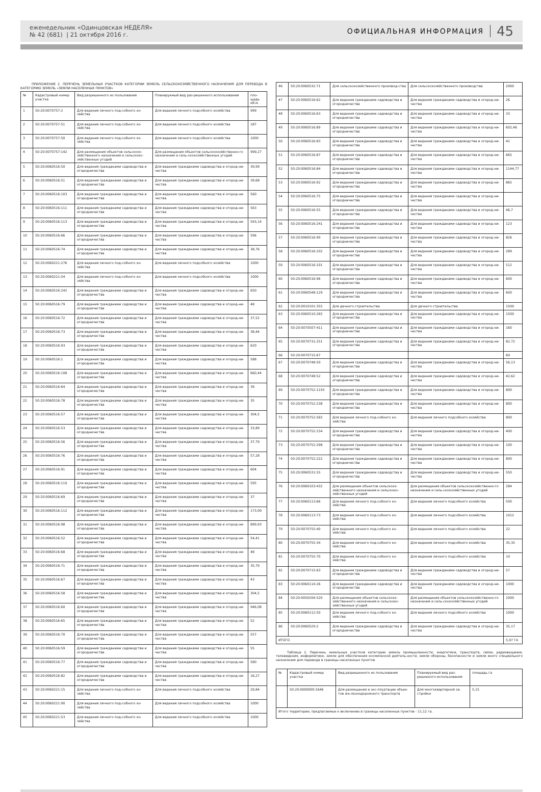еженедельник «Одинцовская НЕДЕЛЯ»
№ 42 (681) | 21 октября 2016 г.
ОФИЦИАЛЬНАЯ ИНФОРМАЦИЯ 45
ПРИЛОЖЕНИЕ 2. ПЕРЕЧЕНЬ ЗЕМЕЛЬНЫХ УЧАСТКОВ КАТЕГОРИИ ЗЕМЕЛЬ СЕЛЬСКОХОЗЯЙСТВЕННОГО НАЗНАЧЕНИЯ ДЛЯ ПЕРЕВОДА В КАТЕГОРИЮ ЗЕМЕЛЬ «ЗЕМЛИ НАСЕЛЕННЫХ ПУНКТОВ»
| № | Кадастровый номер участка | Вид разрешенного ис-пользования | Планируемый вид раз-решенного использования | пло-щадь кВ.м. |
| --- | --- | --- | --- | --- |
| 1 | 50:20:0070757:2 | Для ведения личного под-собного хо-зяйства | Для ведения личного подсобного хозяйства | 999 |
| 2 | 50:20:0070757:51 | Для ведения личного под-собного хо-зяйства | Для ведения личного подсобного хозяйства | 187 |
| 3 | 50:20:0070757:50 | Для ведения личного под-собного хо-зяйства | Для ведения личного подсобного хозяйства | 1000 |
| 4 | 50:20:0070757:142 | Для размещения объектов сельскохо-зяйственного назначения и сельскохо-зяйственных угодий | Для размещения объектов сельскохозяйственно-го назначения и сель-скохозяйственных угодий | 999,27 |
| 5 | 50:20:0060516:50 | Для ведения гражданами садоводства и огородничества | Для ведения гражданами садоводства и огород-ни-чества | 39,99 |
| 6 | 50:20:0060516:51 | Для ведения гражданами садоводства и огородничества | Для ведения гражданами садоводства и огород-ни-чества | 39,68 |
| 7 | 50:20:0060516:103 | Для ведения гражданами садоводства и огородничества | Для ведения гражданами садоводства и огород-ни-чества | 560 |
| 8 | 50:20:0060516:111 | Для ведения гражданами садоводства и огородничества | Для ведения гражданами садоводства и огород-ни-чества | 563 |
| 9 | 50:20:0060516:113 | Для ведения гражданами садоводства и огородничества | Для ведения гражданами садоводства и огород-ни-чества | 593,14 |
| 10 | 50:20:0060516:66 | Для ведения гражданами садоводства и огородничества | Для ведения гражданами садоводства и огород-ни-чества | 596 |
| 11 | 50:20:0060516:74 | Для ведения гражданами садоводства и огородничества | Для ведения гражданами садоводства и огород-ни-чества | 38,76 |
| 12 | 50:20:0060221:276 | Для ведения личного под-собного хо-зяйства | Для ведения личного подсобного хозяйства | 1000 |
| 13 | 50:20:0060221:54 | Для ведения личного под-собного хо-зяйства | Для ведения личного подсобного хозяйства | 1000 |
| 14 | 50:20:0060516:242 | Для ведения гражданами садоводства и огородничества | Для ведения гражданами садоводства и огород-ни-чества | 650 |
| 15 | 50:20:0060516:79 | Для ведения гражданами садоводства и огородничества | Для ведения гражданами садоводства и огород-ни-чества | 48 |
| 16 | 50:20:0060516:72 | Для ведения гражданами садоводства и огородничества | Для ведения гражданами садоводства и огород-ни-чества | 37,52 |
| 17 | 50:20:0060516:73 | Для ведения гражданами садоводства и огородничества | Для ведения гражданами садоводства и огород-ни-чества | 38,44 |
| 18 | 50:20:0060516:93 | Для ведения гражданами садоводства и огородничества | Для ведения гражданами садоводства и огород-ни-чества | 620 |
| 19 | 50:20:0060516:1 | Для ведения гражданами садоводства и огородничества | Для ведения гражданами садоводства и огород-ни-чества | 588 |
| 20 | 50:20:0060516:108 | Для ведения гражданами садоводства и огородничества | Для ведения гражданами садоводства и огород-ни-чества | 660,44 |
| 21 | 50:20:0060516:64 | Для ведения гражданами садоводства и огородничества | Для ведения гражданами садоводства и огород-ни-чества | 39 |
| 22 | 50:20:0060516:78 | Для ведения гражданами садоводства и огородничества | Для ведения гражданами садоводства и огород-ни-чества | 35 |
| 23 | 50:20:0060516:57 | Для ведения гражданами садоводства и огородничества | Для ведения гражданами садоводства и огород-ни-чества | 304,5 |
| 24 | 50:20:0060516:53 | Для ведения гражданами садоводства и огородничества | Для ведения гражданами садоводства и огород-ни-чества | 33,89 |
| 25 | 50:20:0060516:56 | Для ведения гражданами садоводства и огородничества | Для ведения гражданами садоводства и огород-ни-чества | 37,79 |
| 26 | 50:20:0060516:76 | Для ведения гражданами садоводства и огородничества | Для ведения гражданами садоводства и огород-ни-чества | 57,28 |
| 27 | 50:20:0060516:91 | Для ведения гражданами садоводства и огородничества | Для ведения гражданами садоводства и огород-ни-чества | 604 |
| 28 | 50:20:0060516:110 | Для ведения гражданами садоводства и огородничества | Для ведения гражданами садоводства и огород-ни-чества | 595 |
| 29 | 50:20:0060516:69 | Для ведения гражданами садоводства и огородничества | Для ведения гражданами садоводства и огород-ни-чества | 37 |
| 30 | 50:20:0060516:112 | Для ведения гражданами садоводства и огородничества | Для ведения гражданами садоводства и огород-ни-чества | 173,09 |
| 31 | 50:20:0060516:98 | Для ведения гражданами садоводства и огородничества | Для ведения гражданами садоводства и огород-ни-чества | 899,93 |
| 32 | 50:20:0060516:52 | Для ведения гражданами садоводства и огородничества | Для ведения гражданами садоводства и огород-ни-чества | 54,41 |
| 33 | 50:20:0060516:68 | Для ведения гражданами садоводства и огородничества | Для ведения гражданами садоводства и огород-ни-чества | 48 |
| 34 | 50:20:0060516:71 | Для ведения гражданами садоводства и огородничества | Для ведения гражданами садоводства и огород-ни-чества | 35,79 |
| 35 | 50:20:0060516:67 | Для ведения гражданами садоводства и огородничества | Для ведения гражданами садоводства и огород-ни-чества | 43 |
| 36 | 50:20:0060516:58 | Для ведения гражданами садоводства и огородничества | Для ведения гражданами садоводства и огород-ни-чества | 304,5 |
| 37 | 50:20:0060516:60 | Для ведения гражданами садоводства и огородничества | Для ведения гражданами садоводства и огород-ни-чества | 946,08 |
| 38 | 50:20:0060516:65 | Для ведения гражданами садоводства и огородничества | Для ведения гражданами садоводства и огород-ни-чества | 52 |
| 39 | 50:20:0060516:70 | Для ведения гражданами садоводства и огородничества | Для ведения гражданами садоводства и огород-ни-чества | 557 |
| 40 | 50:20:0060516:59 | Для ведения гражданами садоводства и огородничества | Для ведения гражданами садоводства и огород-ни-чества | 55 |
| 41 | 50:20:0060516:77 | Для ведения гражданами садоводства и огородничества | Для ведения гражданами садоводства и огород-ни-чества | 580 |
| 42 | 50:20:0060516:82 | Для ведения гражданами садоводства и огородничества | Для ведения гражданами садоводства и огород-ни-чества | 16,27 |
| 43 | 50:20:0060221:15 | Для ведения личного под-собного хо-зяйства | Для ведения личного подсобного хозяйства | 29,84 |
| 44 | 50:20:0060221:90 | Для ведения личного под-собного хо-зяйства | Для ведения личного подсобного хозяйства | 1000 |
| 45 | 50:20:0060221:53 | Для ведения личного под-собного хо-зяйства | Для ведения личного подсобного хозяйства | 1000 |
| 46 | 50:20:0060532:71 | Для сельскохозяйственного производ-ства | Для сельскохозяйственного производства | 2000 |
| 47 | 50:20:0060516:62 | Для ведения гражданами садоводства и огородничества | Для ведения гражданами садоводства и огород-ни-чества | 26 |
| 48 | 50:20:0060516:63 | Для ведения гражданами садоводства и огородничества | Для ведения гражданами садоводства и огород-ни-чества | 33 |
| 49 | 50:20:0060516:89 | Для ведения гражданами садоводства и огородничества | Для ведения гражданами садоводства и огород-ни-чества | 602,46 |
| 50 | 50:20:0060516:83 | Для ведения гражданами садоводства и огородничества | Для ведения гражданами садоводства и огород-ни-чества | 42 |
| 51 | 50:20:0060516:87 | Для ведения гражданами садоводства и огородничества | Для ведения гражданами садоводства и огород-ни-чества | 665 |
| 52 | 50:20:0060516:84 | Для ведения гражданами садоводства и огородничества | Для ведения гражданами садоводства и огород-ни-чества | 1144,77 |
| 53 | 50:20:0060516:92 | Для ведения гражданами садоводства и огородничества | Для ведения гражданами садоводства и огород-ни-чества | 865 |
| 54 | 50:20:0060516:75 | Для ведения гражданами садоводства и огородничества | Для ведения гражданами садоводства и огород-ни-чества | |
| 55 | 50:20:0060516:55 | Для ведения гражданами садоводства и огородничества | Для ведения гражданами садоводства и огород-ни-чества | 46,7 |
| 56 | 50:20:0060516:241 | Для ведения гражданами садоводства и огородничества | Для ведения гражданами садоводства и огород-ни-чества | 123 |
| 57 | 50:20:0060516:90 | Для ведения гражданами садоводства и огородничества | Для ведения гражданами садоводства и огород-ни-чества | 826 |
| 58 | 50:20:0060516:102 | Для ведения гражданами садоводства и огородничества | Для ведения гражданами садоводства и огород-ни-чества | 289 |
| 59 | 50:20:0060516:101 | Для ведения гражданами садоводства и огородничества | Для ведения гражданами садоводства и огород-ни-чества | 512 |
| 60 | 50:20:0060516:96 | Для ведения гражданами садоводства и огородничества | Для ведения гражданами садоводства и огород-ни-чества | 600 |
| 61 | 50:20:0060548:129 | Для ведения гражданами садоводства и огородничества | Для ведения гражданами садоводства и огород-ни-чества | 600 |
| 62 | 50:20:0010101:355 | Для дачного строительства | Для дачного строительства | 1500 |
| 63 | 50:20:0060510:265 | Для ведения гражданами садоводства и огородничества | Для ведения гражданами садоводства и огород-ни-чества | 1500 |
| 64 | 50:20:0070507:411 | Для ведения гражданами садоводства и огородничества | Для ведения гражданами садоводства и огород-ни-чества | 160 |
| 65 | 50:20:0070731:251 | Для ведения гражданами садоводства и огородничества | Для ведения гражданами садоводства и огород-ни-чества | 82,72 |
| 66 | 50:20:0070715:67 | | | 69 |
| 67 | 50:20:0070748:50 | Для ведения гражданами садоводства и огородничества | Для ведения гражданами садоводства и огород-ни-чества | 56,13 |
| 68 | 50:20:0070748:52 | Для ведения гражданами садоводства и огородничества | Для ведения гражданами садоводства и огород-ни-чества | 42,62 |
| 69 | 50:20:0070752:1193 | Для ведения гражданами садоводства и огородничества | Для ведения гражданами садоводства и огород-ни-чества | 800 |
| 70 | 50:20:0070752:238 | Для ведения гражданами садоводства и огородничества | Для ведения гражданами садоводства и огород-ни-чества | 800 |
| 71 | 50:20:0070752:565 | Для ведения личного под-собного хо-зяйства | Для ведения личного подсобного хозяйства | 800 |
| 72 | 50:20:0070752:154 | Для ведения гражданами садоводства и огородничества | Для ведения гражданами садоводства и огород-ни-чества | 400 |
| 73 | 50:20:0070752:298 | Для ведения гражданами садоводства и огородничества | Для ведения гражданами садоводства и огород-ни-чества | 100 |
| 74 | 50:20:0070752:222 | Для ведения гражданами садоводства и огородничества | Для ведения гражданами садоводства и огород-ни-чества | 800 |
| 75 | 50:20:0060531:55 | Для ведения гражданами садоводства и огородничества | Для ведения гражданами садоводства и огород-ни-чества | 550 |
| 76 | 50:20:0060103:432 | Для размещения объектов сельскохо-зяйственного назначения и сельскохо-зяйственных угодий | Для размещения объектов сельскохозяйственно-го назначения и сель-скохозяйственных угодий | 284 |
| 77 | 50:20:0060113:66 | Для ведения личного под-собного хо-зяйства | Для ведения личного подсобного хозяйства | 500 |
| 78 | 50:20:0060113:73 | Для ведения личного под-собного хо-зяйства | Для ведения личного подсобного хозяйства | 1012 |
| 79 | 50:20:0070755:40 | Для ведения личного под-собного хо-зяйства | Для ведения личного подсобного хозяйства | 22 |
| 80 | 50:20:0070755:34 | Для ведения личного под-собного хо-зяйства | Для ведения личного подсобного хозяйства | 35,35 |
| 81 | 50:20:0070755:70 | Для ведения личного под-собного хо-зяйства | Для ведения личного подсобного хозяйства | 19 |
| 82 | 50:20:0070715:63 | Для ведения гражданами садоводства и огородничества | Для ведения гражданами садоводства и огород-ни-чества | 57 |
| 83 | 50:20:0060114:26 | Для ведения гражданами садоводства и огородничества | Для ведения гражданами садоводства и огород-ни-чества | 1000 |
| 84 | 50:20:0050204:520 | Для размещения объектов сельскохо-зяйственного назначения и сельскохо-зяйственных угодий | Для размещения объектов сельскохозяйственно-го назначения и сель-скохозяйственных угодий | 1000 |
| 85 | 50:20:0060112:50 | Для ведения личного под-собного хо-зяйства | Для ведения личного подсобного хозяйства | 1000 |
| 86 | 50:20:0060529:2 | Для ведения гражданами садоводства и огородничества | Для ведения гражданами садоводства и огород-ни-чества | 35,17 |
| ИТОГО | | | | 5,97 ГА |
Таблица 2. Перечень земельных участков категории земель промышленности, энергетики, транспорта, связи, радиовещания, телевидения, информатики, земли для обеспечения космической деятель-ности, земли обороны, безопасности и земли иного специального назначения для перевода в границы населенных пунктов
| № | Кадастровый номер участка | Вид разрешенного ис-пользования | Планируемый вид раз-решенного использования | площадь га |
| --- | --- | --- | --- | --- |
| | 50:20:0000000:1646 | Для размещения и экс-плуатации объек-тов же-лезнодорожного транспорта | Для многоквартирной за-стройки | 5,15 |
| Итого территории, предлагаемые к включению в границы населенных пунктов - 11,12 га. | | | | |